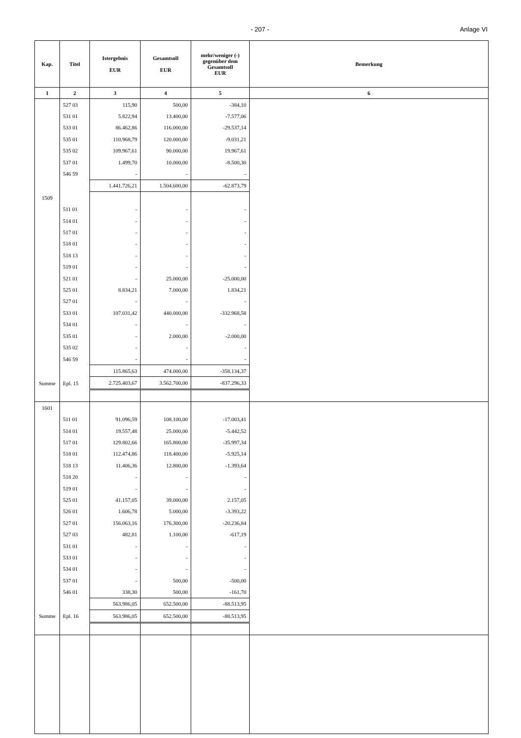- 207 - Anlage VI
| Kap. | Titel | Istergebnis EUR | Gesamtsoll EUR | mehr/weniger (-) gegenüber dem Gesamtsoll EUR | Bemerkung |
| --- | --- | --- | --- | --- | --- |
| 1 | 2 | 3 | 4 | 5 | 6 |
| | 527 03 | 115,90 | 500,00 | -384,10 | |
| | 531 01 | 5.822,94 | 13.400,00 | -7.577,06 | |
| | 533 01 | 86.462,86 | 116.000,00 | -29.537,14 | |
| | 535 01 | 110.968,79 | 120.000,00 | -9.031,21 | |
| | 535 02 | 109.967,61 | 90.000,00 | 19.967,61 | |
| | 537 01 | 1.499,70 | 10.000,00 | -8.500,30 | |
| | 546 59 | - | - | - | |
| | | 1.441.726,21 | 1.504.600,00 | -62.873,79 | |
| 1509 | | | | | |
| | 511 01 | - | - | - | |
| | 514 01 | - | - | - | |
| | 517 01 | - | - | - | |
| | 518 01 | - | - | - | |
| | 518 13 | - | - | - | |
| | 519 01 | - | - | - | |
| | 521 01 | - | 25.000,00 | -25.000,00 | |
| | 525 01 | 8.834,21 | 7.000,00 | 1.834,21 | |
| | 527 01 | - | - | - | |
| | 533 01 | 107.031,42 | 440.000,00 | -332.968,58 | |
| | 534 01 | - | - | - | |
| | 535 01 | - | 2.000,00 | -2.000,00 | |
| | 535 02 | - | - | - | |
| | 546 59 | - | - | - | |
| | | 115.865,63 | 474.000,00 | -358.134,37 | |
| Summe | Epl. 15 | 2.725.403,67 | 3.562.700,00 | -837.296,33 | |
| 1601 | | | | | |
| | 511 01 | 91.096,59 | 108.100,00 | -17.003,41 | |
| | 514 01 | 19.557,48 | 25.000,00 | -5.442,52 | |
| | 517 01 | 129.802,66 | 165.800,00 | -35.997,34 | |
| | 518 01 | 112.474,86 | 118.400,00 | -5.925,14 | |
| | 518 13 | 11.406,36 | 12.800,00 | -1.393,64 | |
| | 518 20 | - | - | - | |
| | 519 01 | - | - | - | |
| | 525 01 | 41.157,05 | 39.000,00 | 2.157,05 | |
| | 526 01 | 1.606,78 | 5.000,00 | -3.393,22 | |
| | 527 01 | 156.063,16 | 176.300,00 | -20.236,84 | |
| | 527 03 | 482,81 | 1.100,00 | -617,19 | |
| | 531 01 | - | - | - | |
| | 533 01 | - | - | - | |
| | 534 01 | - | - | - | |
| | 537 01 | - | 500,00 | -500,00 | |
| | 546 01 | 338,30 | 500,00 | -161,70 | |
| | | 563.986,05 | 652.500,00 | -88.513,95 | |
| Summe | Epl. 16 | 563.986,05 | 652.500,00 | -88.513,95 | |